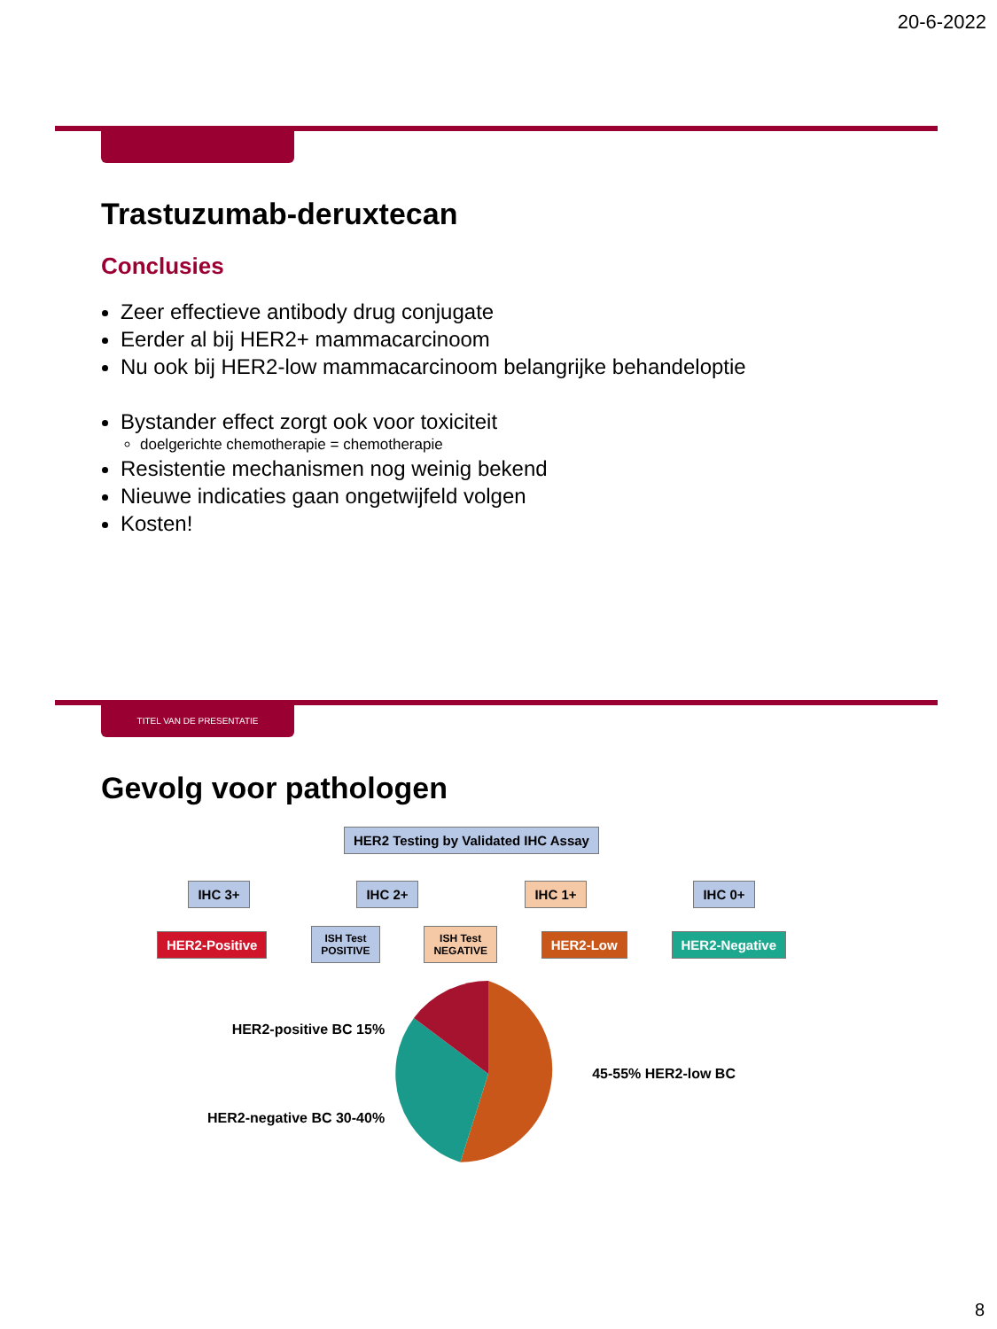20-6-2022
Trastuzumab-deruxtecan
Conclusies
Zeer effectieve antibody drug conjugate
Eerder al bij HER2+ mammacarcinoom
Nu ook bij HER2-low mammacarcinoom belangrijke behandeloptie
Bystander effect zorgt ook voor toxiciteit
doelgerichte chemotherapie = chemotherapie
Resistentie mechanismen nog weinig bekend
Nieuwe indicaties gaan ongetwijfeld volgen
Kosten!
TITEL VAN DE PRESENTATIE
Gevolg voor pathologen
HER2 Testing by Validated IHC Assay
IHC 3+ IHC 2+ IHC 1+ IHC 0+
HER2-Positive ISH Test
POSITIVE ISH Test
NEGATIVE HER2-Low HER2-Negative
HER2-positive BC 15%
HER2-negative BC 30-40%
45-55% HER2-low BC
8